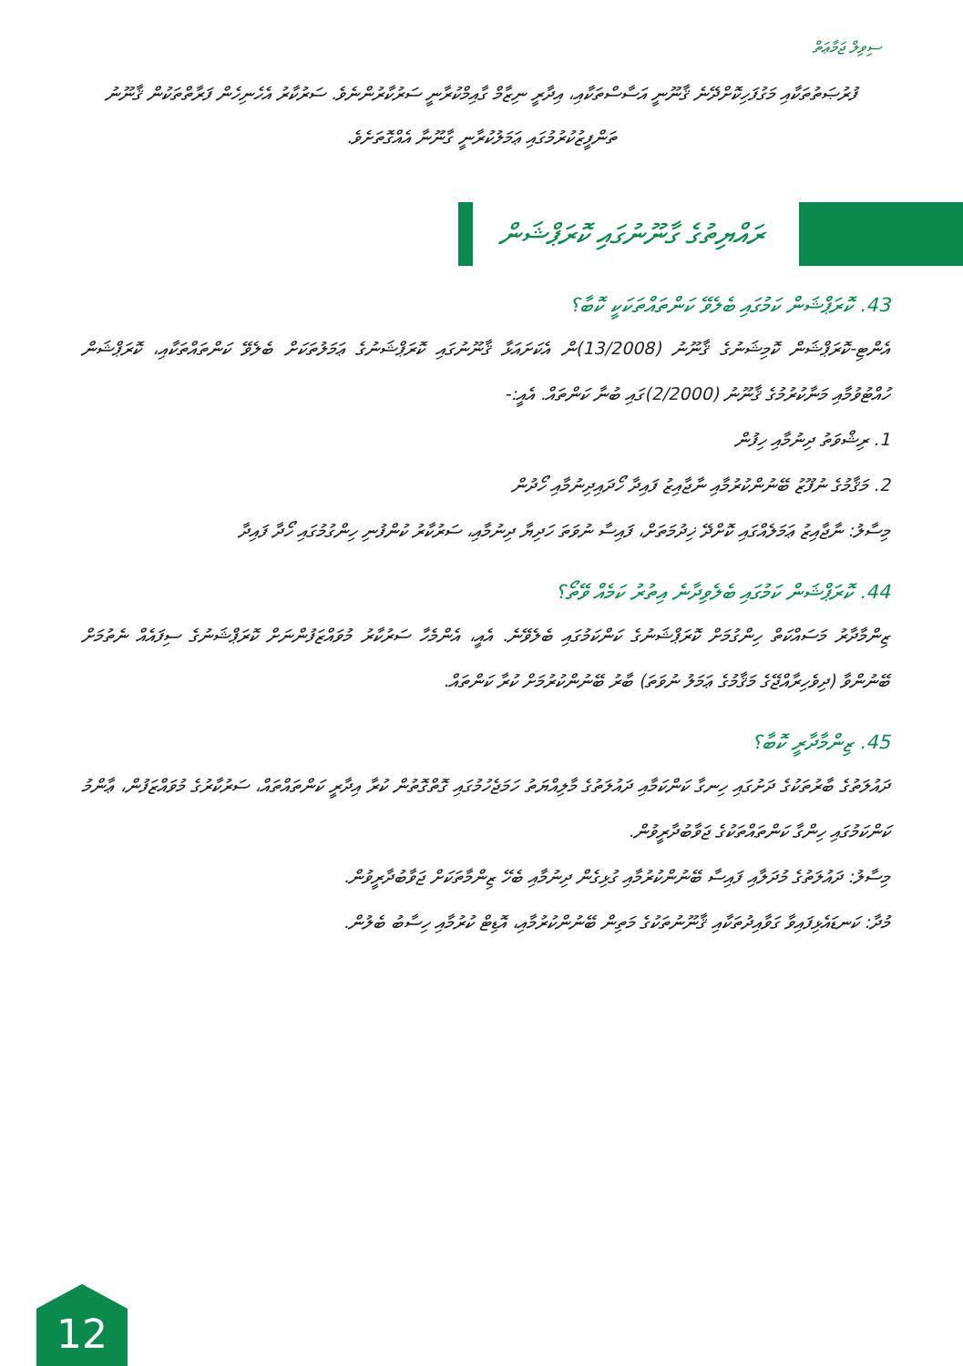ސިވިލް ޖަމާޢަތް
ފުރުޞަތުތަކާއި މަގުފަހިކޮށްދޭނެ ޤާނޫނީ އަސާސްތަކާއި، އިދާރީ ނިޒާމް ގާއިމްކުރާނީ ސަރުކާރުންނެވެ. ސަރުކާރު އެހެނިހެން ފަރާތްތަކުން ޤާނޫނު ތަންފީޒުކުރުމުގައި ޢަމަލުކުރާނީ ގާނޫނާ އެއްގޮތަށެވެ.
ރައްޔިތުގެ ގާނޫނުގައި ކޮރަޕްޝަން
43. ކޮރަޕްޝަން ކަމުގައި ބެލެވޭ ކަންތައްތަކަކީ ކޮބާ؟
އެންޓި-ކޮރަޕްޝަން ކޮމިޝަނުގެ ޤާނޫނު (13/2008)ން އެކަށައަޅާ ޤާނޫނުގައި ކޮރަޕްޝަނުގެ ޢަމަލުތަކަށް ބެލެވޭ ކަންތައްތަކާއި، ކޮރަޕްޝަން ހުއްޓުވުމާއި މަނާކުރުމުގެ ޤާނޫނު (2/2000)ގައި ބުނާ ކަންތައް. އެއީ:-
1. ރިޝްވަތު ދިނުމާއި ހިފުން
2. މަޤާމުގެ ނުފޫޒު ބޭނުންކުރުމާއި ނާޖާއިޒު ފައިދާ ހޯދައިދިނުމާއި ހޯދުން
މިސާލު: ނާޖާއިޒު ޢަމަލެއްގައި ކޮށްދޭ ޚިދުމަތަށް، ފައިސާ ނުވަތަ ހަދިޔާ ދިނުމާއި، ސަރުކާރު ކުންފުނި ހިންގުމުގައި ހޯދާ ފައިދާ
44. ކޮރަޕްޝަން ކަމުގައި ބެލެވިދާނެ އިތުރު ކަމެއް ވޭތޯ؟
ޒިންމާދާރު މަސައްކަތް ހިންގުމަށް ކޮރަޕްޝަނުގެ ކަންކަމުގައި ބެލެވޭނެ. އެއީ، އެންމެހާ ސަރުކާރު މުވައްޒަފުންނަށް ކޮރަޕްޝަނުގެ ސިފައެއް ނެތުމަށް ބޭނުންވާ (ދިވެހިރާއްޖޭގެ މަޤާމުގެ ޢަމަލު ނުވަތަ) ބާރު ބޭނުންކުރުމަށް ކުރާ ކަންތައް.
45. ޒިންމާދާރީ ކޮބާ؟
ދައުލަތުގެ ބާރުތަކުގެ ދަށުގައި ހިނގާ ކަންކަމާއި ދައުލަތުގެ މާލިއްޔަތު ހަމަޖެހުމުގައި ގޮތްގޮތުން ކުރާ އިދާރީ ކަންތައްތައް، ސަރުކާރުގެ މުވައްޒަފުން، ޢާންމު ކަންކަމުގައި ހިންގާ ކަންތައްތަކުގެ ޖަވާބުދާރީވުން.
މިސާލު: ދައުލަތުގެ މުދަލާއި ފައިސާ ބޭނުންކުރުމާއި ގުޅިގެން ދިނުމާއި ބެހޭ ޒިންމާތަކަށް ޖަވާބުދާރީވުން.
މުދާ: ކަނޑައެޅިފައިވާ ގަވާއިދުތަކާއި ޤާނޫނުތަކުގެ މަތިން ބޭނުންކުރުމާއި، އޮޑިޓް ކުރުމާއި ހިސާބު ބެލުން.
12